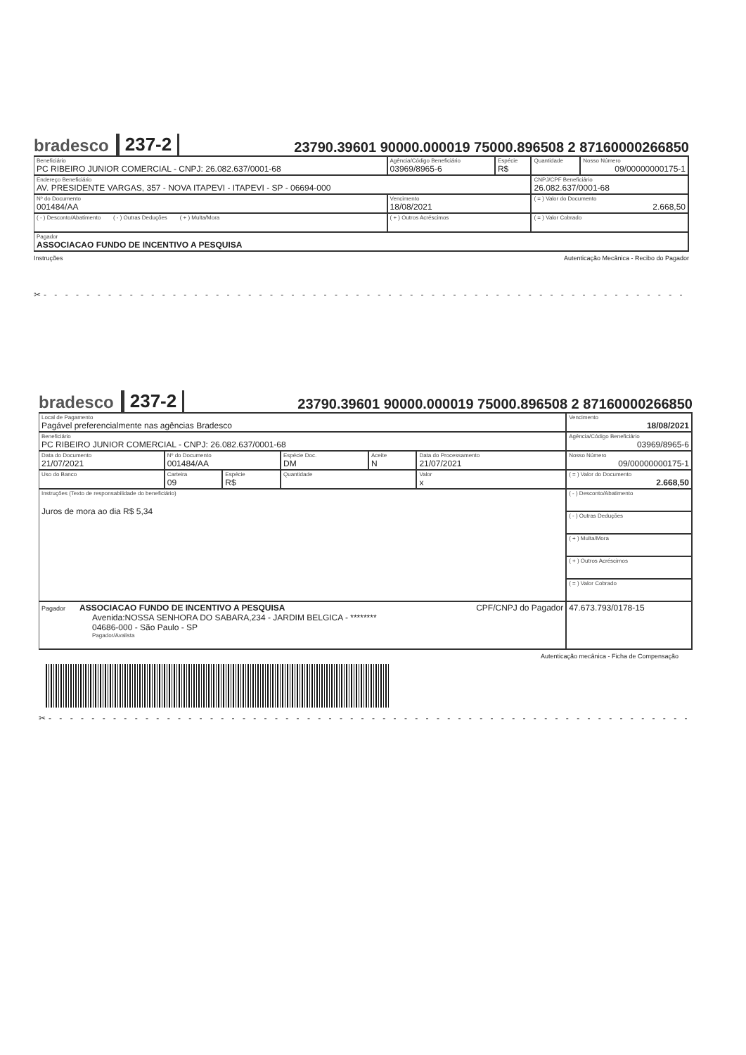bradesco 237-2 23790.39601 90000.000019 75000.896508 2 87160000266850
| Beneficiário PC RIBEIRO JUNIOR COMERCIAL - CNPJ: 26.082.637/0001-68 | Agência/Código Beneficiário 03969/8965-6 | Espécie R$ | Quantidade | Nosso Número 09/00000000175-1 |
| Endereço Beneficiário AV. PRESIDENTE VARGAS, 357 - NOVA ITAPEVI - ITAPEVI - SP - 06694-000 | | | CNPJ/CPF Beneficiário 26.082.637/0001-68 | |
| Nº do Documento 001484/AA | Vencimento 18/08/2021 | | ( = ) Valor do Documento 2.668,50 | |
| ( - ) Desconto/Abatimento ( - ) Outras Deduções ( + ) Multa/Mora | ( + ) Outros Acréscimos | | ( = ) Valor Cobrado | |
| Pagador ASSOCIACAO FUNDO DE INCENTIVO A PESQUISA | | | | |
Instruções Autenticação Mecânica - Recibo do Pagador
✂- - - - - - - - - - - - - - - - - - - - - - - - - - - - - - - - - - - - - - - - - - - - - - - - - - - - - - - - - - - - - - - -
bradesco 237-2 23790.39601 90000.000019 75000.896508 2 87160000266850
| Local de Pagamento Pagável preferencialmente nas agências Bradesco | | | | | | Vencimento 18/08/2021 |
| Beneficiário PC RIBEIRO JUNIOR COMERCIAL - CNPJ: 26.082.637/0001-68 | | | | | | Agência/Código Beneficiário 03969/8965-6 |
| Data do Documento 21/07/2021 | Nº do Documento 001484/AA | | Espécie Doc. DM | Aceite N | Data do Processamento 21/07/2021 | Nosso Número 09/00000000175-1 |
| Uso do Banco | Carteira 09 | Espécie R$ | Quantidade | | Valor x | ( = ) Valor do Documento 2.668,50 |
| Instruções (Texto de responsabilidade do beneficiário) Juros de mora ao dia R$ 5,34 | | | | | | ( - ) Desconto/Abatimento |
| | | | | | | ( - ) Outras Deduções |
| | | | | | | ( + ) Multa/Mora |
| | | | | | | ( + ) Outros Acréscimos |
| | | | | | | ( = ) Valor Cobrado |
| Pagador ASSOCIACAO FUNDO DE INCENTIVO A PESQUISA CPF/CNPJ do Pagador Avenida:NOSSA SENHORA DO SABARA,234 - JARDIM BELGICA - ******** 04686-000 - São Paulo - SP Pagador/Avalista | | | | | | 47.673.793/0178-15 |
Autenticação mecânica - Ficha de Compensação
✂- - - - - - - - - - - - - - - - - - - - - - - - - - - - - - - - - - - - - - - - - - - - - - - - - - - - - - - - - - - - - - -